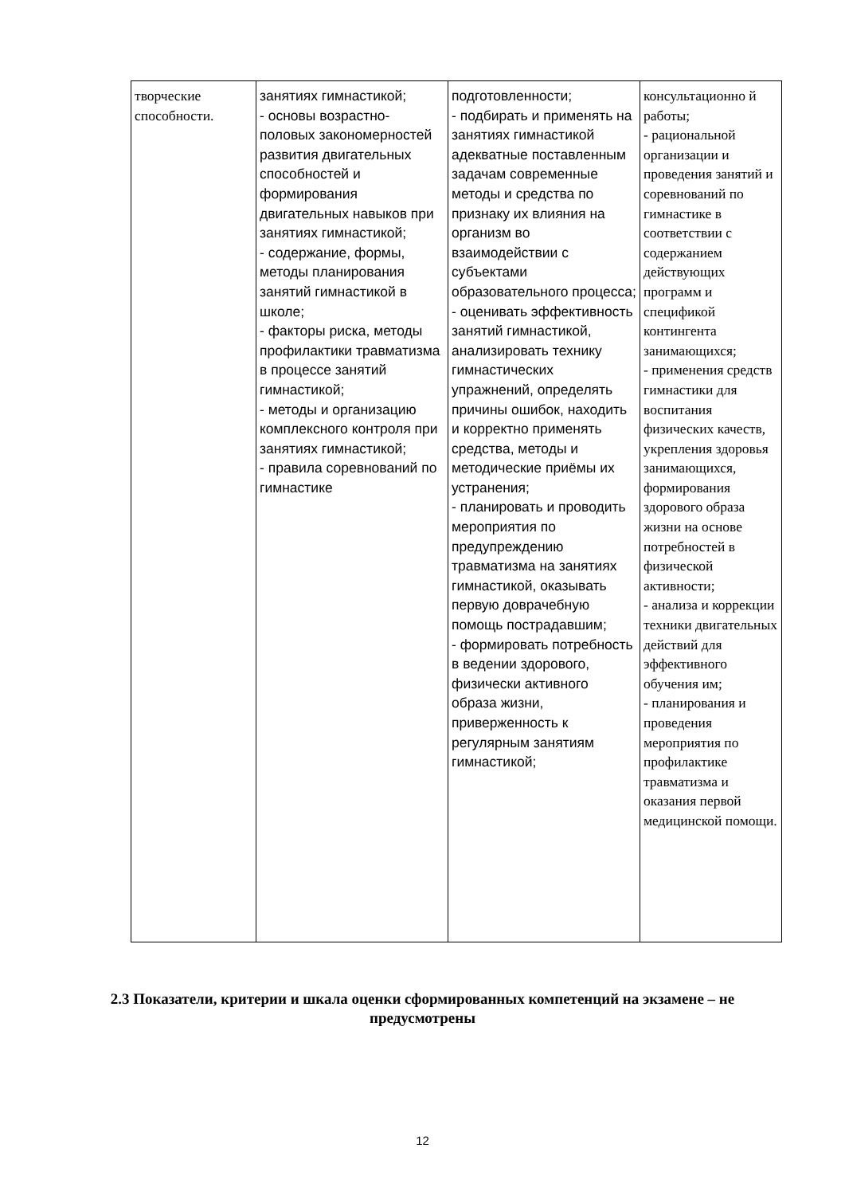| творческие способности. | занятиях гимнастикой; - основы возрастно-половых закономерностей развития двигательных способностей и формирования двигательных навыков при занятиях гимнастикой; - содержание, формы, методы планирования занятий гимнастикой в школе; - факторы риска, методы профилактики травматизма в процессе занятий гимнастикой; - методы и организацию комплексного контроля при занятиях гимнастикой; - правила соревнований по гимнастике | подготовленности; - подбирать и применять на занятиях гимнастикой адекватные поставленным задачам современные методы и средства по признаку их влияния на организм во взаимодействии с субъектами образовательного процесса; - оценивать эффективность занятий гимнастикой, анализировать технику гимнастических упражнений, определять причины ошибок, находить и корректно применять средства, методы и методические приёмы их устранения; - планировать и проводить мероприятия по предупреждению травматизма на занятиях гимнастикой, оказывать первую доврачебную помощь пострадавшим; - формировать потребность в ведении здорового, физически активного образа жизни, приверженность к регулярным занятиям гимнастикой; | консультационно й работы; - рациональной организации и проведения занятий и соревнований по гимнастике в соответствии с содержанием действующих программ и спецификой контингента занимающихся; - применения средств гимнастики для воспитания физических качеств, укрепления здоровья занимающихся, формирования здорового образа жизни на основе потребностей в физической активности; - анализа и коррекции техники двигательных действий для эффективного обучения им; - планирования и проведения мероприятия по профилактике травматизма и оказания первой медицинской помощи. |
2.3 Показатели, критерии и шкала оценки сформированных компетенций на экзамене – не предусмотрены
12